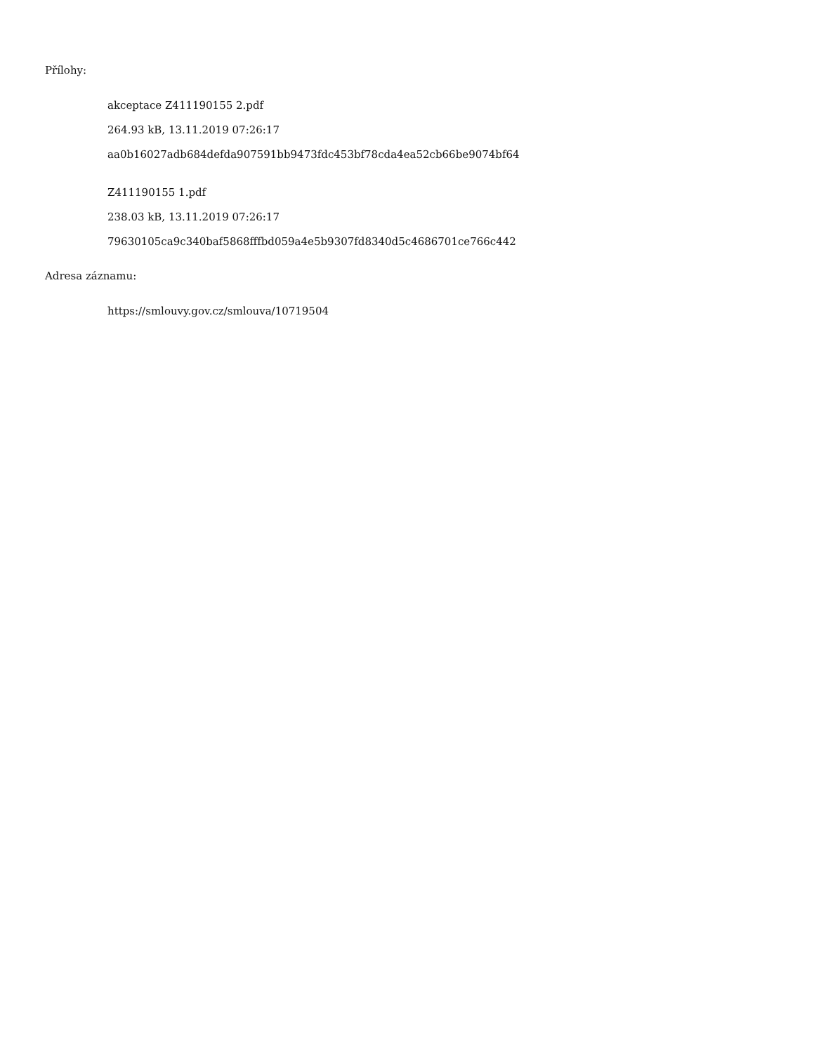Přílohy:
akceptace Z411190155 2.pdf
264.93 kB, 13.11.2019 07:26:17
aa0b16027adb684defda907591bb9473fdc453bf78cda4ea52cb66be9074bf64
Z411190155 1.pdf
238.03 kB, 13.11.2019 07:26:17
79630105ca9c340baf5868fffbd059a4e5b9307fd8340d5c4686701ce766c442
Adresa záznamu:
https://smlouvy.gov.cz/smlouva/10719504